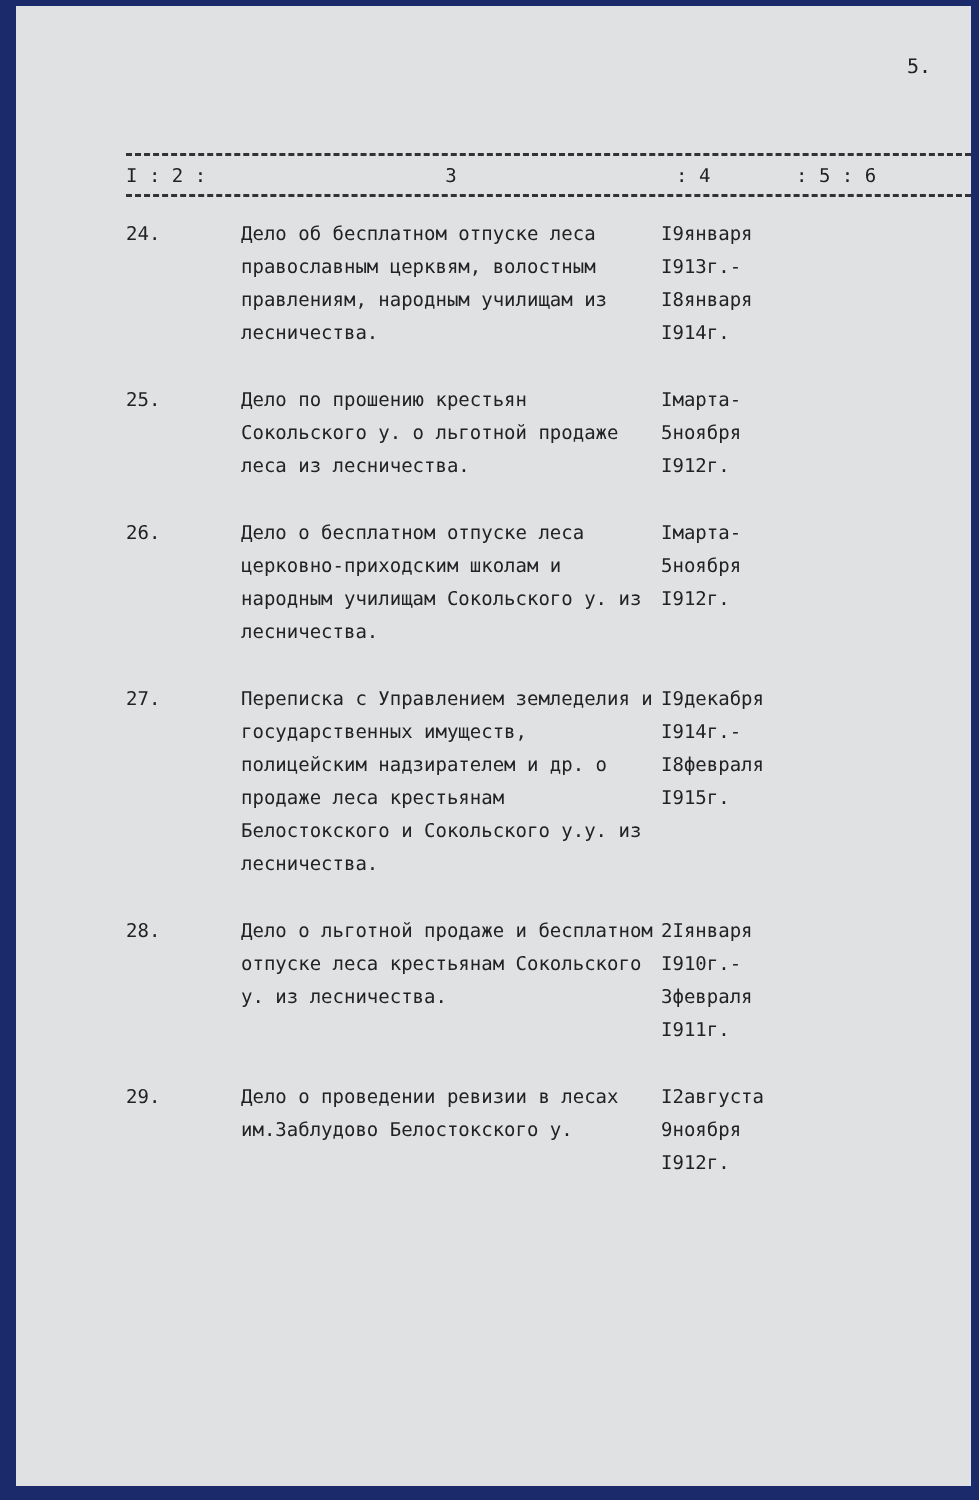5.
I : 2 : 3: 4: 5 : 6
| 24. | Дело об бесплатном отпуске леса православным церквям, волостным правлениям, народным училищам из лесничества. | I9января I913г.- I8января I914г. |
| 25. | Дело по прошению крестьян Сокольского у. о льготной продаже леса из лесничества. | Iмарта- 5ноября I912г. |
| 26. | Дело о бесплатном отпуске леса церковно-приходским школам и народным училищам Сокольского у. из лесничества. | Iмарта- 5ноября I912г. |
| 27. | Переписка с Управлением земледелия и государственных имуществ, полицейским надзирателем и др. о продаже леса крестьянам Белостокского и Сокольского у.у. из лесничества. | I9декабря I914г.- I8февраля I915г. |
| 28. | Дело о льготной продаже и бесплатном отпуске леса крестьянам Сокольского у. из лесничества. | 2Iянваря I910г.- 3февраля I911г. |
| 29. | Дело о проведении ревизии в лесах им.Заблудово Белостокского у. | I2августа 9ноября I912г. |